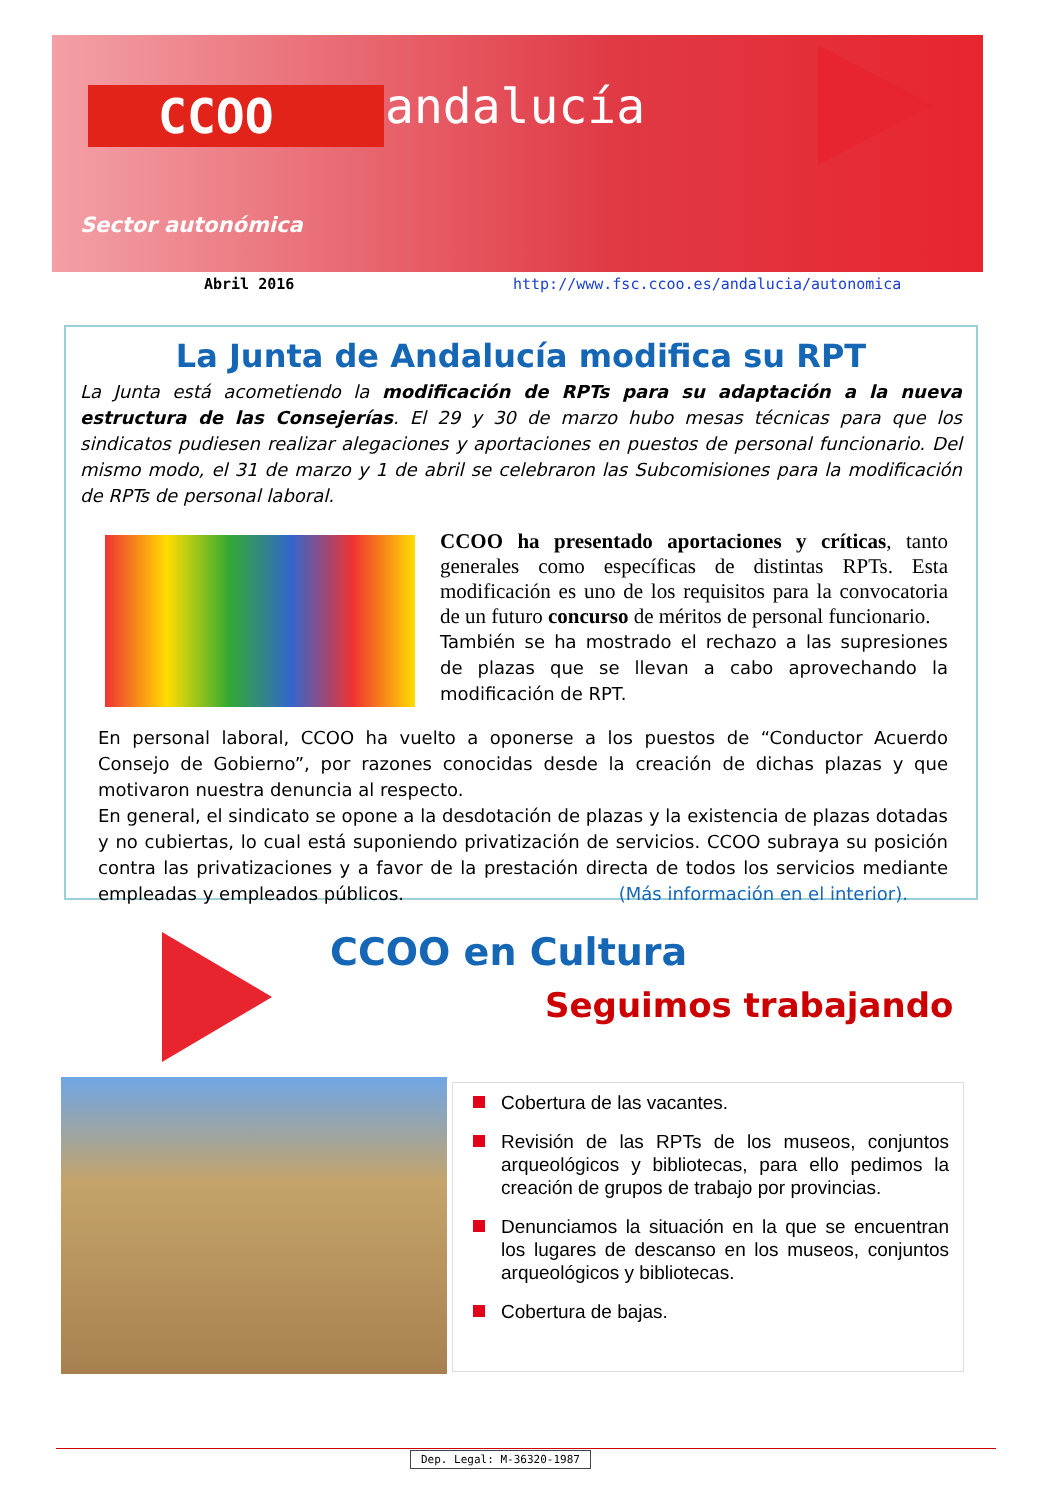CCOO andalucía
Sector autonómica
Abril 2016
http://www.fsc.ccoo.es/andalucia/autonomica
La Junta de Andalucía modifica su RPT
La Junta está acometiendo la modificación de RPTs para su adaptación a la nueva estructura de las Consejerías. El 29 y 30 de marzo hubo mesas técnicas para que los sindicatos pudiesen realizar alegaciones y aportaciones en puestos de personal funcionario. Del mismo modo, el 31 de marzo y 1 de abril se celebraron las Subcomisiones para la modificación de RPTs de personal laboral.
CCOO ha presentado aportaciones y críticas, tanto generales como específicas de distintas RPTs. Esta modificación es uno de los requisitos para la convocatoria de un futuro concurso de méritos de personal funcionario.
También se ha mostrado el rechazo a las supresiones de plazas que se llevan a cabo aprovechando la modificación de RPT.
En personal laboral, CCOO ha vuelto a oponerse a los puestos de “Conductor Acuerdo Consejo de Gobierno”, por razones conocidas desde la creación de dichas plazas y que motivaron nuestra denuncia al respecto.
En general, el sindicato se opone a la desdotación de plazas y la existencia de plazas dotadas y no cubiertas, lo cual está suponiendo privatización de servicios. CCOO subraya su posición contra las privatizaciones y a favor de la prestación directa de todos los servicios mediante empleadas y empleados públicos. (Más información en el interior).
CCOO en Cultura
Seguimos trabajando
Cobertura de las vacantes.
Revisión de las RPTs de los museos, conjuntos arqueológicos y bibliotecas, para ello pedimos la creación de grupos de trabajo por provincias.
Denunciamos la situación en la que se encuentran los lugares de descanso en los museos, conjuntos arqueológicos y bibliotecas.
Cobertura de bajas.
Dep. Legal: M-36320-1987